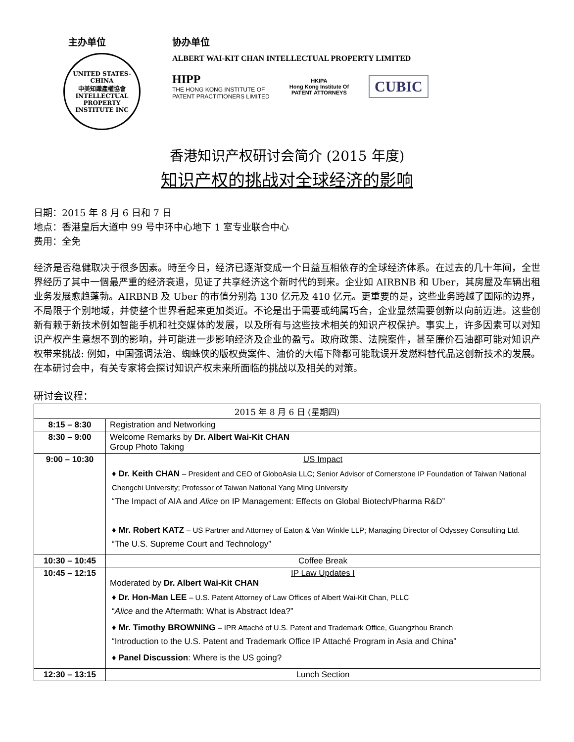主办单位
UNITED STATES-CHINA
中美知識產權協會
INTELLECTUAL PROPERTY INSTITUTE INC
协办单位
ALBERT WAI-KIT CHAN INTELLECTUAL PROPERTY LIMITED
HIPP
THE HONG KONG INSTITUTE OF
PATENT PRACTITIONERS LIMITED
HKIPA
Hong Kong Institute Of
PATENT ATTORNEYS
CUBIC
香港知识产权研讨会简介 (2015 年度)
知识产权的挑战对全球经济的影响
日期：2015 年 8 月 6 日和 7 日
地点：香港皇后大道中 99 号中环中心地下 1 室专业联合中心
费用：全免
经济是否稳健取决于很多因素。時至今日，经济已逐渐变成一个日益互相依存的全球经济体系。在过去的几十年间，全世界经历了其中一個最严重的经济衰退，见证了共享经济这个新时代的到来。企业如 AIRBNB 和 Uber，其房屋及车辆出租业务发展愈趋蓬勃。AIRBNB 及 Uber 的市值分别為 130 亿元及 410 亿元。更重要的是，这些业务跨越了国际的边界，不局限于个别地域，并使整个世界看起来更加类近。不论是出于需要或纯属巧合，企业显然需要创新以向前迈进。这些创新有赖于新技术例如智能手机和社交媒体的发展，以及所有与这些技术相关的知识产权保护。事实上，许多因素可以对知识产权产生意想不到的影响，并可能进一步影响经济及企业的盈亏。政府政策、法院案件，甚至廉价石油都可能对知识产权带来挑战: 例如，中国强调法治、蜘蛛侠的版权费案件、油价的大幅下降都可能耽误开发燃料替代品这创新技术的发展。在本研讨会中，有关专家将会探讨知识产权未来所面临的挑战以及相关的对策。
研讨会议程：
| 2015 年 8 月 6 日 (星期四) | |
| --- | --- |
| 8:15 – 8:30 | Registration and Networking |
| 8:30 – 9:00 | Welcome Remarks by Dr. Albert Wai-Kit CHAN Group Photo Taking |
| 9:00 – 10:30 | US Impact ♦ Dr. Keith CHAN – President and CEO of GloboAsia LLC; Senior Advisor of Cornerstone IP Foundation of Taiwan National Chengchi University; Professor of Taiwan National Yang Ming University “The Impact of AIA and Alice on IP Management: Effects on Global Biotech/Pharma R&D” ♦ Mr. Robert KATZ – US Partner and Attorney of Eaton & Van Winkle LLP; Managing Director of Odyssey Consulting Ltd. “The U.S. Supreme Court and Technology” |
| 10:30 – 10:45 | Coffee Break |
| 10:45 – 12:15 | IP Law Updates I Moderated by Dr. Albert Wai-Kit CHAN ♦ Dr. Hon-Man LEE – U.S. Patent Attorney of Law Offices of Albert Wai-Kit Chan, PLLC “ Alice and the Aftermath: What is Abstract Idea?” ♦ Mr. Timothy BROWNING – IPR Attaché of U.S. Patent and Trademark Office, Guangzhou Branch “Introduction to the U.S. Patent and Trademark Office IP Attaché Program in Asia and China” ♦ Panel Discussion : Where is the US going? |
| 12:30 – 13:15 | Lunch Section |